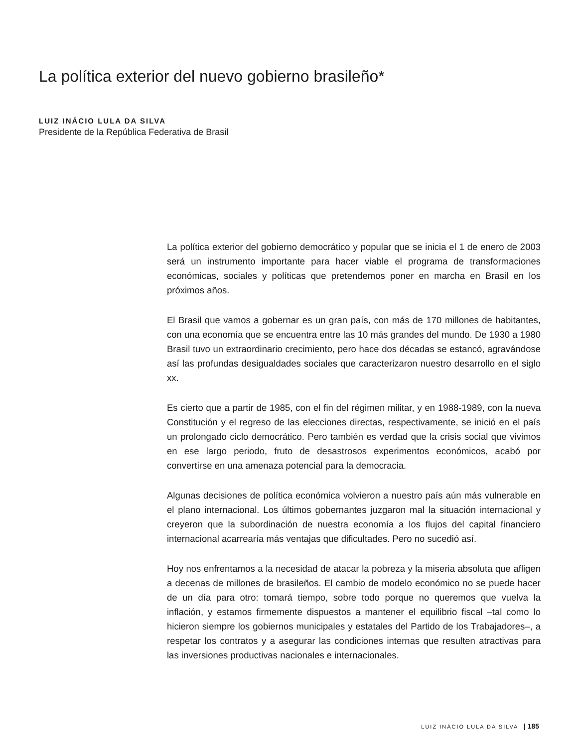La política exterior del nuevo gobierno brasileño*
LUIZ INÁCIO LULA DA SILVA
Presidente de la República Federativa de Brasil
La política exterior del gobierno democrático y popular que se inicia el 1 de enero de 2003 será un instrumento importante para hacer viable el programa de transformaciones económicas, sociales y políticas que pretendemos poner en marcha en Brasil en los próximos años.
El Brasil que vamos a gobernar es un gran país, con más de 170 millones de habitantes, con una economía que se encuentra entre las 10 más grandes del mundo. De 1930 a 1980 Brasil tuvo un extraordinario crecimiento, pero hace dos décadas se estancó, agravándose así las profundas desigualdades sociales que caracterizaron nuestro desarrollo en el siglo xx.
Es cierto que a partir de 1985, con el fin del régimen militar, y en 1988-1989, con la nueva Constitución y el regreso de las elecciones directas, respectivamente, se inició en el país un prolongado ciclo democrático. Pero también es verdad que la crisis social que vivimos en ese largo periodo, fruto de desastrosos experimentos económicos, acabó por convertirse en una amenaza potencial para la democracia.
Algunas decisiones de política económica volvieron a nuestro país aún más vulnerable en el plano internacional. Los últimos gobernantes juzgaron mal la situación internacional y creyeron que la subordinación de nuestra economía a los flujos del capital financiero internacional acarrearía más ventajas que dificultades. Pero no sucedió así.
Hoy nos enfrentamos a la necesidad de atacar la pobreza y la miseria absoluta que afligen a decenas de millones de brasileños. El cambio de modelo económico no se puede hacer de un día para otro: tomará tiempo, sobre todo porque no queremos que vuelva la inflación, y estamos firmemente dispuestos a mantener el equilibrio fiscal –tal como lo hicieron siempre los gobiernos municipales y estatales del Partido de los Trabajadores–, a respetar los contratos y a asegurar las condiciones internas que resulten atractivas para las inversiones productivas nacionales e internacionales.
LUIZ INÁCIO LULA DA SILVA | 185